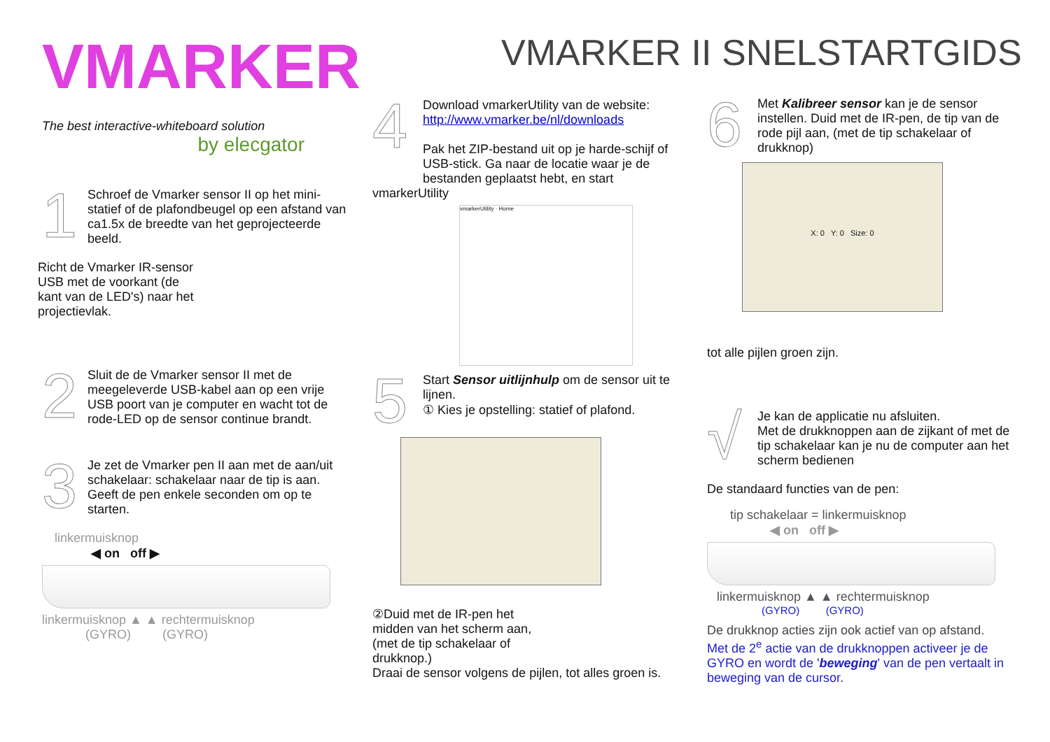VMARKER
The best interactive-whiteboard solution
by elecgator
1
Schroef de Vmarker sensor II op het mini-statief of de plafondbeugel op een afstand van ca1.5x de breedte van het geprojecteerde beeld.
Richt de Vmarker IR-sensor USB met de voorkant (de kant van de LED's) naar het projectievlak.
2
Sluit de de Vmarker sensor II met de meegeleverde USB-kabel aan op een vrije USB poort van je computer en wacht tot de rode-LED op de sensor continue brandt.
3
Je zet de Vmarker pen II aan met de aan/uit schakelaar: schakelaar naar de tip is aan.
Geeft de pen enkele seconden om op te starten.
linkermuisknop
◀ on off ▶
linkermuisknop ▲ ▲ rechtermuisknop
(GYRO) (GYRO)
4
Download vmarkerUtility van de website:
http://www.vmarker.be/nl/downloads
Pak het ZIP-bestand uit op je harde-schijf of USB-stick. Ga naar de locatie waar je de bestanden geplaatst hebt, en start
vmarkerUtility
vmarkerUtility · Home
5
Start Sensor uitlijnhulp om de sensor uit te lijnen.
① Kies je opstelling: statief of plafond.
②Duid met de IR-pen het midden van het scherm aan, (met de tip schakelaar of drukknop.)
Draai de sensor volgens de pijlen, tot alles groen is.
VMARKER II SNELSTARTGIDS
6
Met Kalibreer sensor kan je de sensor instellen. Duid met de IR-pen, de tip van de rode pijl aan, (met de tip schakelaar of drukknop)
X: 0 Y: 0 Size: 0
tot alle pijlen groen zijn.
√
Je kan de applicatie nu afsluiten.
Met de drukknoppen aan de zijkant of met de tip schakelaar kan je nu de computer aan het scherm bedienen
De standaard functies van de pen:
tip schakelaar = linkermuisknop
◀ on off ▶
linkermuisknop ▲ ▲ rechtermuisknop
(GYRO) (GYRO)
De drukknop acties zijn ook actief van op afstand.
Met de 2<sup>e</sup> actie van de drukknoppen activeer je de GYRO en wordt de 'beweging' van de pen vertaalt in beweging van de cursor.